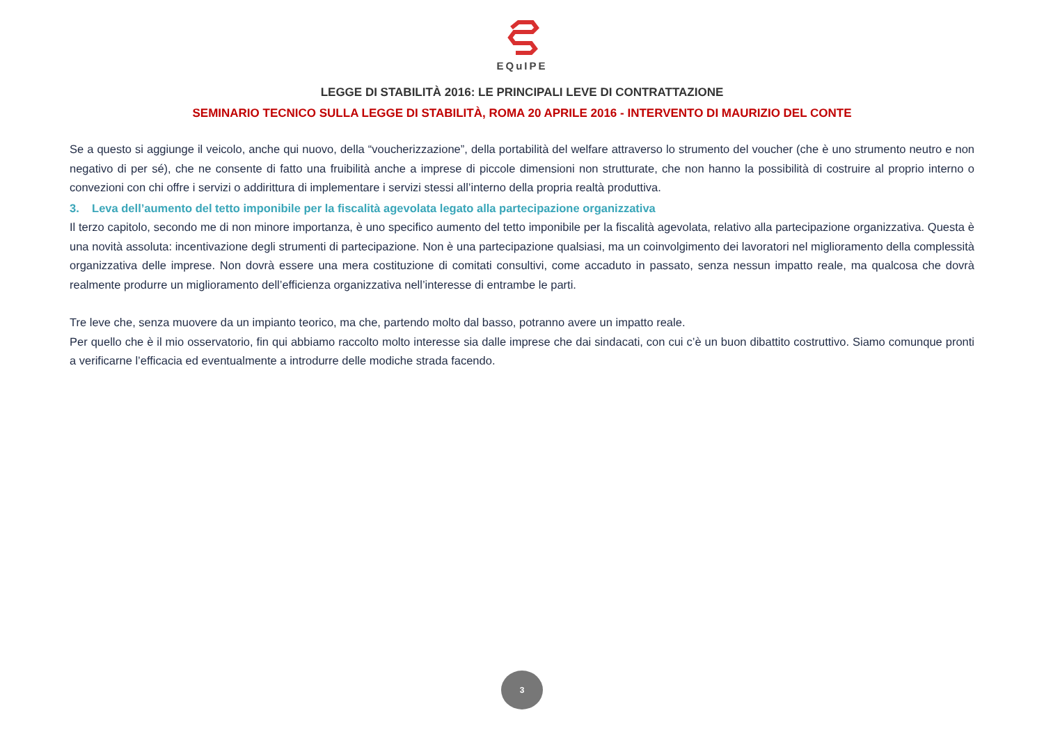EQuIPE
LEGGE DI STABILITÀ 2016: LE PRINCIPALI LEVE DI CONTRATTAZIONE
SEMINARIO TECNICO SULLA LEGGE DI STABILITÀ, ROMA 20 APRILE 2016 - INTERVENTO DI MAURIZIO DEL CONTE
Se a questo si aggiunge il veicolo, anche qui nuovo, della “voucherizzazione”, della portabilità del welfare attraverso lo strumento del voucher (che è uno strumento neutro e non negativo di per sé), che ne consente di fatto una fruibilità anche a imprese di piccole dimensioni non strutturate, che non hanno la possibilità di costruire al proprio interno o convezioni con chi offre i servizi o addirittura di implementare i servizi stessi all’interno della propria realtà produttiva.
3. Leva dell’aumento del tetto imponibile per la fiscalità agevolata legato alla partecipazione organizzativa
Il terzo capitolo, secondo me di non minore importanza, è uno specifico aumento del tetto imponibile per la fiscalità agevolata, relativo alla partecipazione organizzativa. Questa è una novità assoluta: incentivazione degli strumenti di partecipazione. Non è una partecipazione qualsiasi, ma un coinvolgimento dei lavoratori nel miglioramento della complessità organizzativa delle imprese. Non dovrà essere una mera costituzione di comitati consultivi, come accaduto in passato, senza nessun impatto reale, ma qualcosa che dovrà realmente produrre un miglioramento dell’efficienza organizzativa nell’interesse di entrambe le parti.
Tre leve che, senza muovere da un impianto teorico, ma che, partendo molto dal basso, potranno avere un impatto reale.
Per quello che è il mio osservatorio, fin qui abbiamo raccolto molto interesse sia dalle imprese che dai sindacati, con cui c’è un buon dibattito costruttivo. Siamo comunque pronti a verificarne l’efficacia ed eventualmente a introdurre delle modiche strada facendo.
3